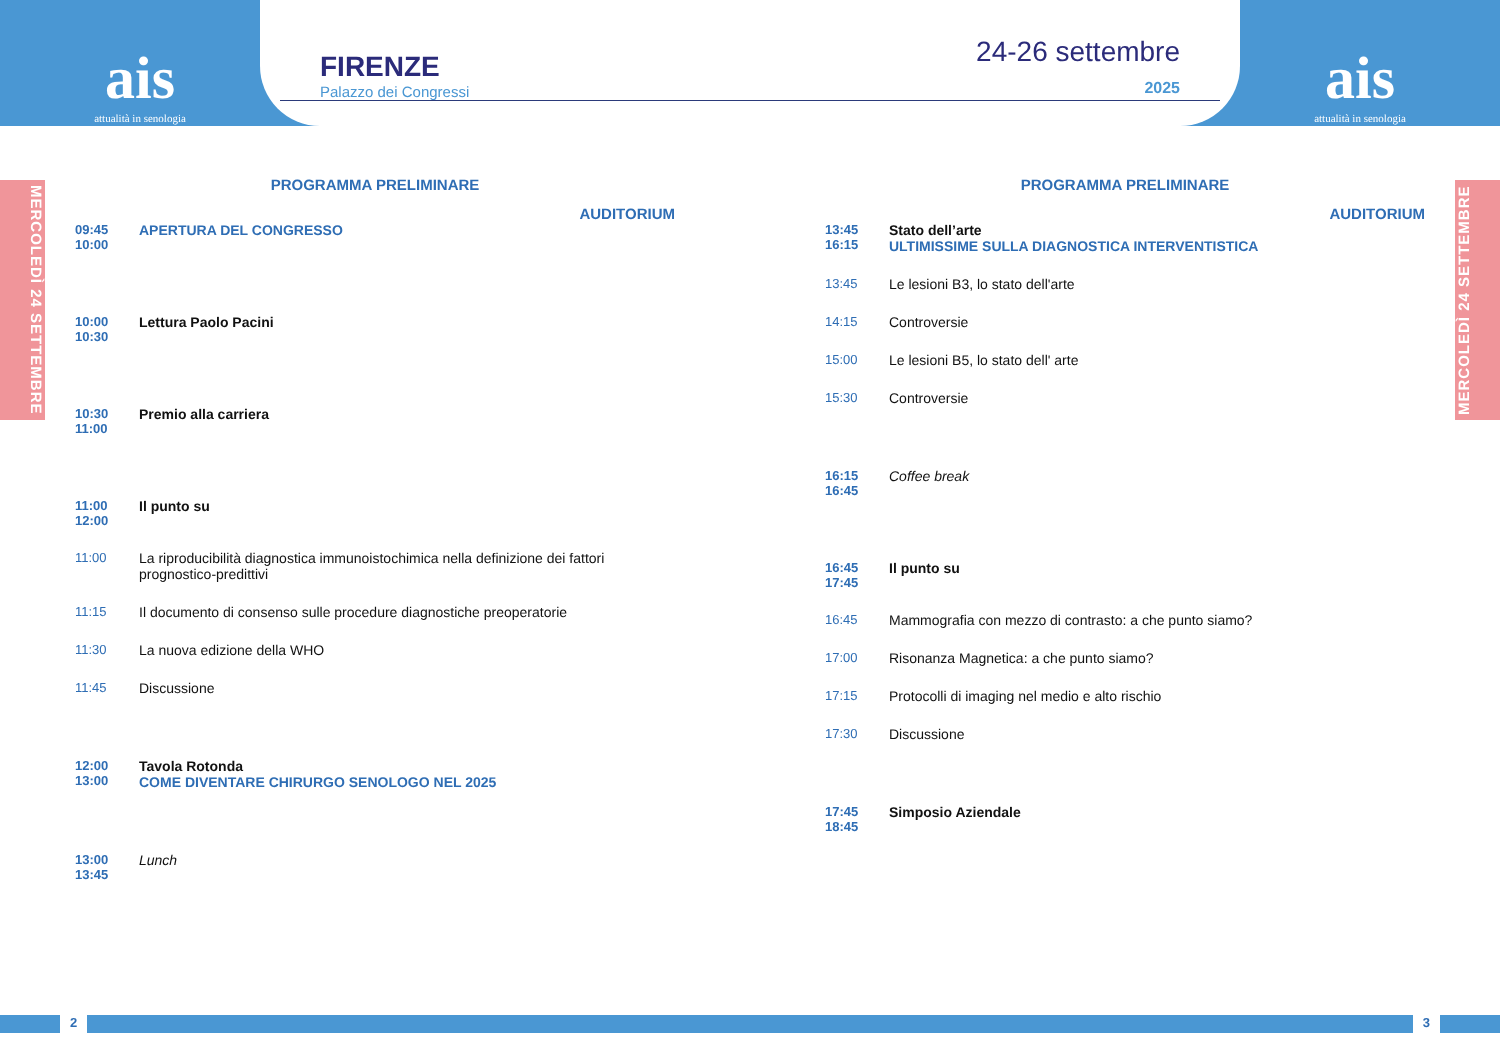ais
attualità in senologia
FIRENZE
Palazzo dei Congressi
24-26 settembre
2025
ais
attualità in senologia
MERCOLEDÌ 24 SETTEMBRE
MERCOLEDÌ 24 SETTEMBRE
PROGRAMMA PRELIMINARE
AUDITORIUM
09:45
10:00
APERTURA DEL CONGRESSO
10:00
10:30
Lettura Paolo Pacini
10:30
11:00
Premio alla carriera
11:00
12:00
Il punto su
11:00 La riproducibilità diagnostica immunoistochimica nella definizione dei fattori prognostico-predittivi
11:15 Il documento di consenso sulle procedure diagnostiche preoperatorie
11:30 La nuova edizione della WHO
11:45 Discussione
12:00
13:00
Tavola Rotonda
COME DIVENTARE CHIRURGO SENOLOGO NEL 2025
13:00
13:45
Lunch
PROGRAMMA PRELIMINARE
AUDITORIUM
13:45
16:15
Stato dell’arte
ULTIMISSIME SULLA DIAGNOSTICA INTERVENTISTICA
13:45 Le lesioni B3, lo stato dell'arte
14:15 Controversie
15:00 Le lesioni B5, lo stato dell' arte
15:30 Controversie
16:15
16:45
Coffee break
16:45
17:45
Il punto su
16:45 Mammografia con mezzo di contrasto: a che punto siamo?
17:00 Risonanza Magnetica: a che punto siamo?
17:15 Protocolli di imaging nel medio e alto rischio
17:30 Discussione
17:45
18:45
Simposio Aziendale
2 3